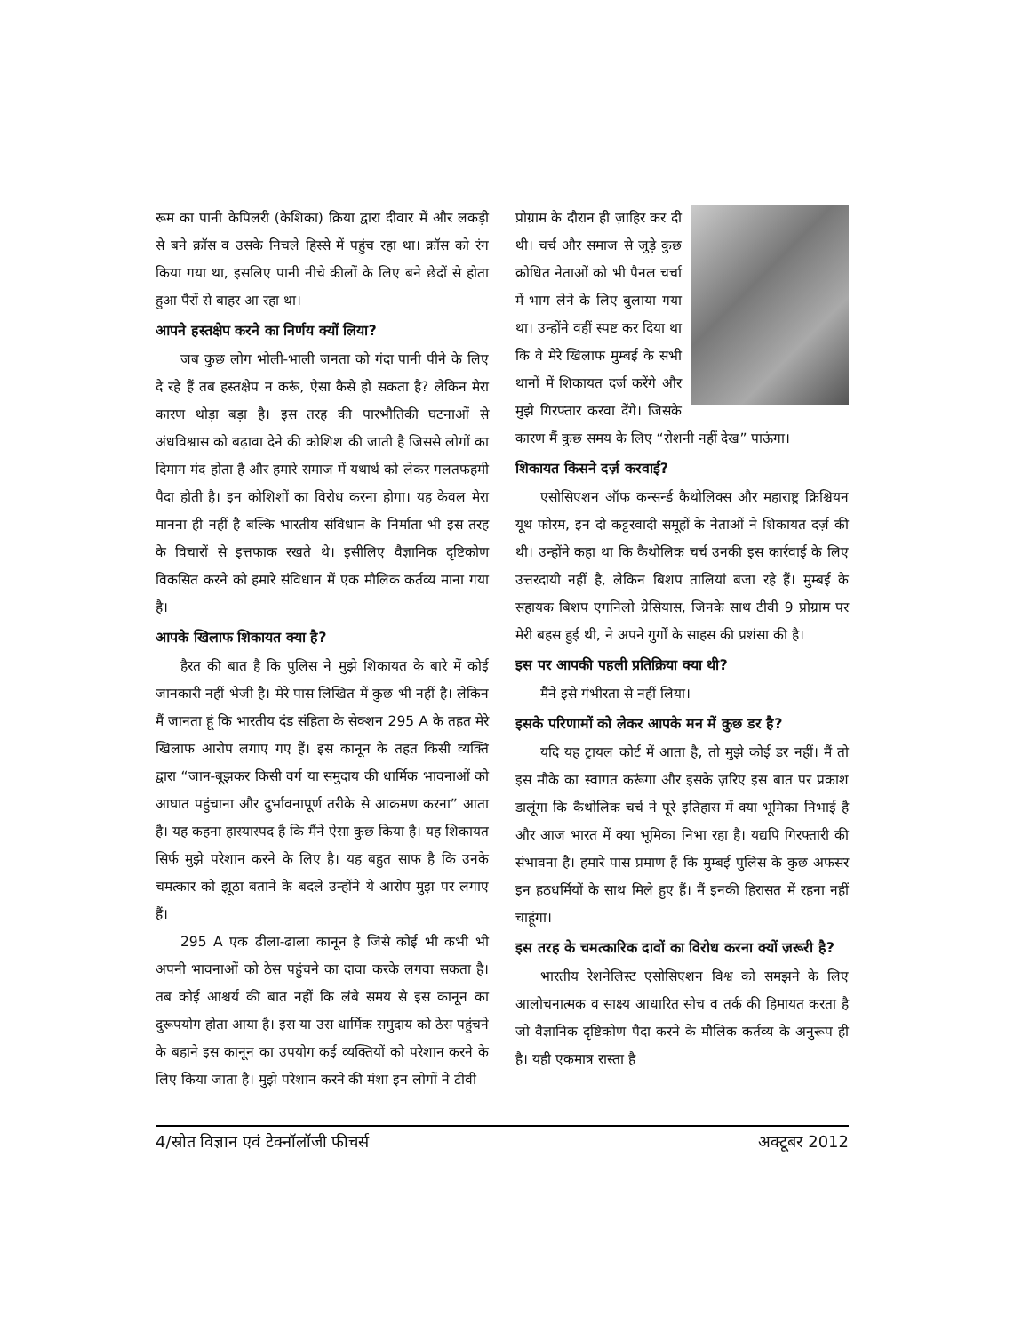रूम का पानी केपिलरी (केशिका) क्रिया द्वारा दीवार में और लकड़ी से बने क्रॉस व उसके निचले हिस्से में पहुंच रहा था। क्रॉस को रंग किया गया था, इसलिए पानी नीचे कीलों के लिए बने छेदों से होता हुआ पैरों से बाहर आ रहा था।
आपने हस्तक्षेप करने का निर्णय क्यों लिया?
जब कुछ लोग भोली-भाली जनता को गंदा पानी पीने के लिए दे रहे हैं तब हस्तक्षेप न करूं, ऐसा कैसे हो सकता है? लेकिन मेरा कारण थोड़ा बड़ा है। इस तरह की पारभौतिकी घटनाओं से अंधविश्वास को बढ़ावा देने की कोशिश की जाती है जिससे लोगों का दिमाग मंद होता है और हमारे समाज में यथार्थ को लेकर गलतफहमी पैदा होती है। इन कोशिशों का विरोध करना होगा। यह केवल मेरा मानना ही नहीं है बल्कि भारतीय संविधान के निर्माता भी इस तरह के विचारों से इत्तफाक रखते थे। इसीलिए वैज्ञानिक दृष्टिकोण विकसित करने को हमारे संविधान में एक मौलिक कर्तव्य माना गया है।
आपके खिलाफ शिकायत क्या है?
हैरत की बात है कि पुलिस ने मुझे शिकायत के बारे में कोई जानकारी नहीं भेजी है। मेरे पास लिखित में कुछ भी नहीं है। लेकिन मैं जानता हूं कि भारतीय दंड संहिता के सेक्शन 295 A के तहत मेरे खिलाफ आरोप लगाए गए हैं। इस कानून के तहत किसी व्यक्ति द्वारा “जान-बूझकर किसी वर्ग या समुदाय की धार्मिक भावनाओं को आघात पहुंचाना और दुर्भावनापूर्ण तरीके से आक्रमण करना” आता है। यह कहना हास्यास्पद है कि मैंने ऐसा कुछ किया है। यह शिकायत सिर्फ मुझे परेशान करने के लिए है। यह बहुत साफ है कि उनके चमत्कार को झूठा बताने के बदले उन्होंने ये आरोप मुझ पर लगाए हैं।
295 A एक ढीला-ढाला कानून है जिसे कोई भी कभी भी अपनी भावनाओं को ठेस पहुंचने का दावा करके लगवा सकता है। तब कोई आश्चर्य की बात नहीं कि लंबे समय से इस कानून का दुरूपयोग होता आया है। इस या उस धार्मिक समुदाय को ठेस पहुंचने के बहाने इस कानून का उपयोग कई व्यक्तियों को परेशान करने के लिए किया जाता है। मुझे परेशान करने की मंशा इन लोगों ने टीवी
प्रोग्राम के दौरान ही ज़ाहिर कर दी थी। चर्च और समाज से जुड़े कुछ क्रोधित नेताओं को भी पैनल चर्चा में भाग लेने के लिए बुलाया गया था। उन्होंने वहीं स्पष्ट कर दिया था कि वे मेरे खिलाफ मुम्बई के सभी थानों में शिकायत दर्ज करेंगे और मुझे गिरफ्तार करवा देंगे। जिसके कारण मैं कुछ समय के लिए “रोशनी नहीं देख” पाऊंगा।
शिकायत किसने दर्ज़ करवाई?
एसोसिएशन ऑफ कन्सर्न्ड कैथोलिक्स और महाराष्ट्र क्रिश्चियन यूथ फोरम, इन दो कट्टरवादी समूहों के नेताओं ने शिकायत दर्ज़ की थी। उन्होंने कहा था कि कैथोलिक चर्च उनकी इस कार्रवाई के लिए उत्तरदायी नहीं है, लेकिन बिशप तालियां बजा रहे हैं। मुम्बई के सहायक बिशप एगनिलो ग्रेसियास, जिनके साथ टीवी 9 प्रोग्राम पर मेरी बहस हुई थी, ने अपने गुर्गों के साहस की प्रशंसा की है।
इस पर आपकी पहली प्रतिक्रिया क्या थी?
मैंने इसे गंभीरता से नहीं लिया।
इसके परिणामों को लेकर आपके मन में कुछ डर है?
यदि यह ट्रायल कोर्ट में आता है, तो मुझे कोई डर नहीं। मैं तो इस मौके का स्वागत करूंगा और इसके ज़रिए इस बात पर प्रकाश डालूंगा कि कैथोलिक चर्च ने पूरे इतिहास में क्या भूमिका निभाई है और आज भारत में क्या भूमिका निभा रहा है। यद्यपि गिरफ्तारी की संभावना है। हमारे पास प्रमाण हैं कि मुम्बई पुलिस के कुछ अफसर इन हठधर्मियों के साथ मिले हुए हैं। मैं इनकी हिरासत में रहना नहीं चाहूंगा।
इस तरह के चमत्कारिक दावों का विरोध करना क्यों ज़रूरी है?
भारतीय रेशनेलिस्ट एसोसिएशन विश्व को समझने के लिए आलोचनात्मक व साक्ष्य आधारित सोच व तर्क की हिमायत करता है जो वैज्ञानिक दृष्टिकोण पैदा करने के मौलिक कर्तव्य के अनुरूप ही है। यही एकमात्र रास्ता है
4/स्रोत विज्ञान एवं टेक्नॉलॉजी फीचर्स अक्टूबर 2012